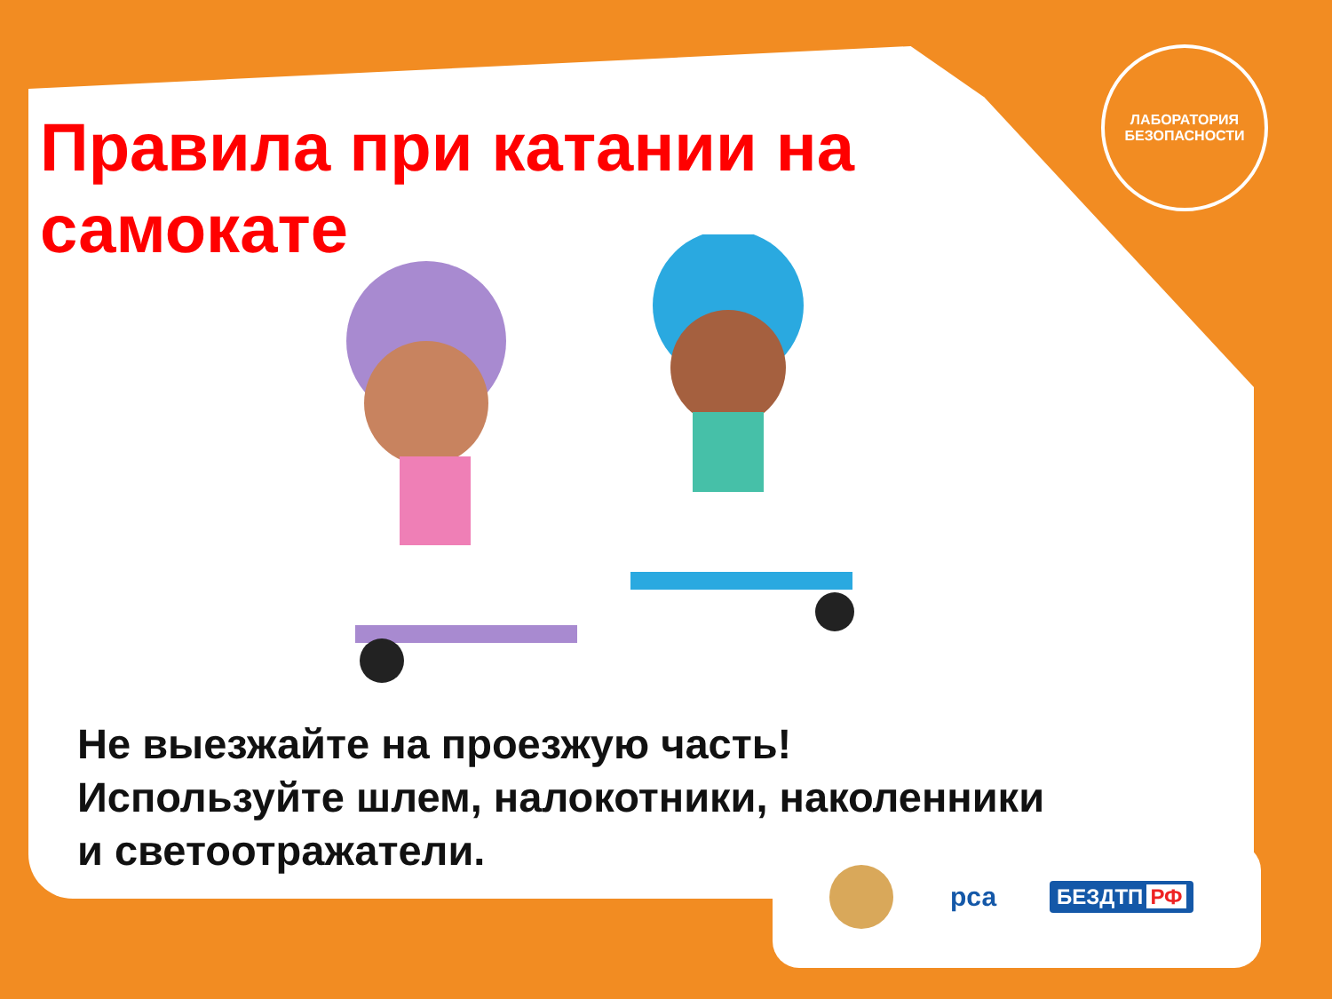ЛАБОРАТОРИЯ
БЕЗОПАСНОСТИ
Правила при катании на самокате
Не выезжайте на проезжую часть!
Используйте шлем, налокотники, наколенники
и светоотражатели.
рса
БЕЗДТП РФ